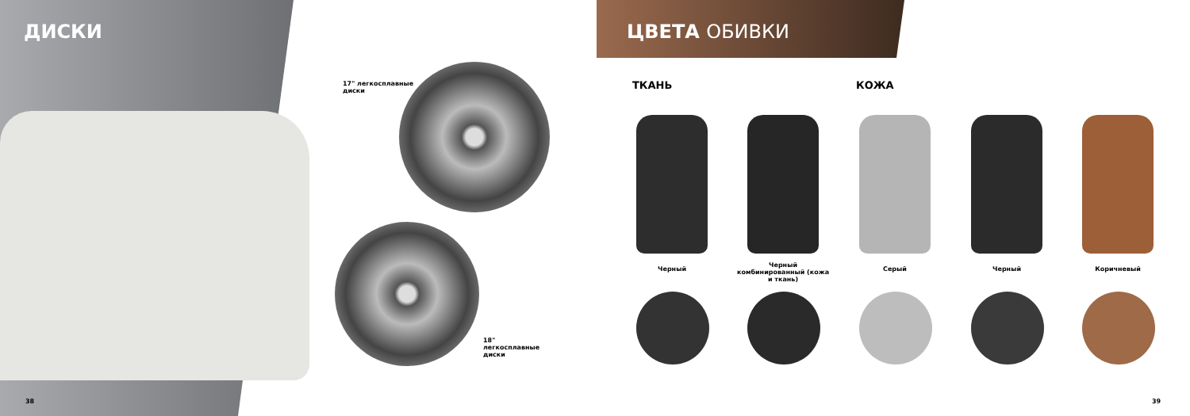ДИСКИ
17" легкосплавные
диски
18"
легкосплавные
диски
38
ЦВЕТА ОБИВКИ
ТКАНЬ КОЖА
Черный
Черный комбинированный (кожа и ткань)
Серый Черный Коричневый
39